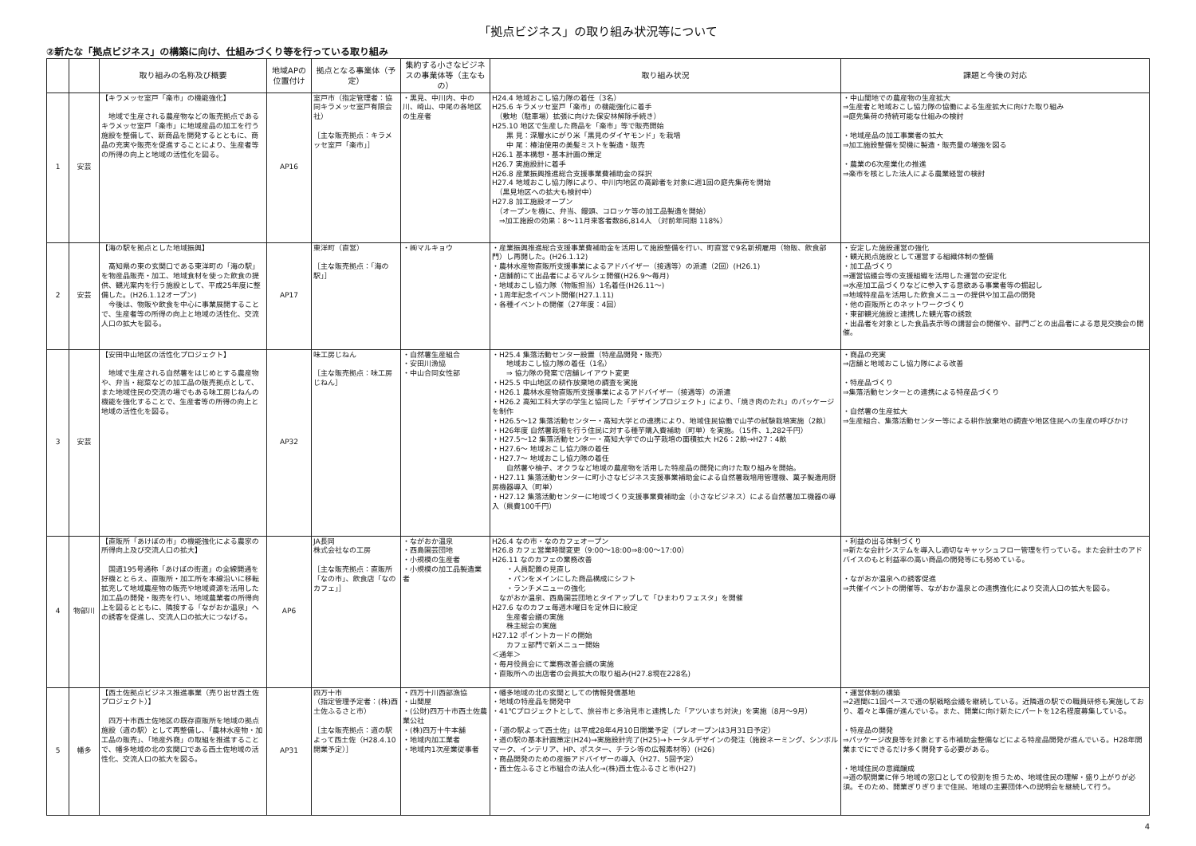「拠点ビジネス」の取り組み状況等について
②新たな「拠点ビジネス」の構築に向け、仕組みづくり等を行っている取り組み
| | | 取り組みの名称及び概要 | 地域APの位置付け | 拠点となる事業体（予定） | 集約する小さなビジネスの事業体等（主なもの） | 取り組み状況 | 課題と今後の対応 |
| --- | --- | --- | --- | --- | --- | --- | --- |
| 1 | 安芸 | 【キラメッセ室戸「楽市」の機能強化】 地域で生産される農産物などの販売拠点であるキラメッセ室戸「楽市」に地域産品の加工を行う施設を整備して、新商品を開発するとともに、商品の充実や販売を促進することにより、生産者等の所得の向上と地域の活性化を図る。 | AP16 | 室戸市（指定管理者：協同キラメッセ室戸有限会社） ［主な販売拠点：キラメッセ室戸「楽市」］ | ・黒見、中川内、中の川、崎山、中尾の各地区の生産者 | H24.4 地域おこし協力隊の着任（3名） H25.6 キラメッセ室戸「楽市」の機能強化に着手 （敷地（駐車場）拡張に向けた保安林解除手続き） H25.10 地区で生産した商品を「楽市」等で販売開始 黒 見：深層水にがり米「黒見のダイヤモンド」を栽培 中 尾：椿油使用の美髪ミストを製造・販売 H26.1 基本構想・基本計画の策定 H26.7 実施設計に着手 H26.8 産業振興推進総合支援事業費補助金の採択 H27.4 地域おこし協力隊により、中川内地区の高齢者を対象に週1回の庭先集荷を開始 （黒見地区への拡大も検討中） H27.8 加工施設オープン （オープンを機に、弁当、饅頭、コロッケ等の加工品製造を開始） ⇒加工施設の効果：8～11月来客者数86,814人 （対前年同期 118%） | ・中山間地での農産物の生産拡大 ⇒生産者と地域おこし協力隊の協働による生産拡大に向けた取り組み ⇒庭先集荷の持続可能な仕組みの検討 ・地域産品の加工事業者の拡大 ⇒加工施設整備を契機に製造・販売量の増強を図る ・農業の6次産業化の推進 ⇒楽市を核とした法人による農業経営の検討 |
| 2 | 安芸 | 【海の駅を拠点とした地域振興】 高知県の東の玄関口である東洋町の「海の駅」を物産品販売・加工、地域食材を使った飲食の提供、観光案内を行う施設として、平成25年度に整備した。(H26.1.12オープン) 今後は、物販や飲食を中心に事業展開することで、生産者等の所得の向上と地域の活性化、交流人口の拡大を図る。 | AP17 | 東洋町（直営） ［主な販売拠点：「海の駅」］ | ・㈱マルキョウ | ・産業振興推進総合支援事業費補助金を活用して施設整備を行い、町直営で9名新規雇用（物販、飲食部門）し再開した。(H26.1.12) ・農林水産物直販所支援事業によるアドバイザー（接遇等）の派遣（2回）(H26.1) ・店舗前にて出品者によるマルシェ開催(H26.9～毎月) ・地域おこし協力隊（物販担当）1名着任(H26.11～) ・1周年記念イベント開催(H27.1.11) ・各種イベントの開催（27年度：4回） | ・安定した施設運営の強化 ・観光拠点施設として運営する組織体制の整備 ・加工品づくり ⇒運営協議会等の支援組織を活用した運営の安定化 ⇒水産加工品づくりなどに参入する意欲ある事業者等の掘起し ⇒地域特産品を活用した飲食メニューの提供や加工品の開発 ・他の直販所とのネットワークづくり ・東部観光施設と連携した観光客の誘致 ・出品者を対象とした食品表示等の講習会の開催や、部門ごとの出品者による意見交換会の開催。 |
| 3 | 安芸 | 【安田中山地区の活性化プロジェクト】 地域で生産される自然薯をはじめとする農産物や、弁当・総菜などの加工品の販売拠点として、また地域住民の交流の場でもある味工房じねんの機能を強化することで、生産者等の所得の向上と地域の活性化を図る。 | AP32 | 味工房じねん ［主な販売拠点：味工房じねん］ | ・自然薯生産組合 ・安田川漁協 ・中山合同女性部 | ・H25.4 集落活動センター設置（特産品開発・販売） 地域おこし協力隊の着任（1名） ⇒ 協力隊の発案で店舗レイアウト変更 ・H25.5 中山地区の耕作放棄地の調査を実施 ・H26.1 農林水産物直販所支援事業によるアドバイザー（接遇等）の派遣 ・H26.2 高知工科大学の学生と協同した「デザインプロジェクト」により、「焼き肉のたれ」のパッケージを制作 ・H26.5～12 集落活動センター・高知大学との連携により、地域住民協働で山芋の試験栽培実施（2畝） ・H26年度 自然薯栽培を行う住民に対する種芋購入費補助（町単）を実施。（15件、1,282千円） ・H27.5～12 集落活動センター・高知大学での山芋栽培の面積拡大 H26：2畝→H27：4畝 ・H27.6～ 地域おこし協力隊の着任 ・H27.7～ 地域おこし協力隊の着任 自然薯や柚子、オクラなど地域の農産物を活用した特産品の開発に向けた取り組みを開始。 ・H27.11 集落活動センターに町小さなビジネス支援事業補助金による自然薯栽培用管理機、菓子製造用厨房機器導入（町単） ・H27.12 集落活動センターに地域づくり支援事業費補助金（小さなビジネス）による自然薯加工機器の導入（県費100千円） | ・商品の充実 ⇒店舗と地域おこし協力隊による改善 ・特産品づくり ⇒集落活動センターとの連携による特産品づくり ・自然薯の生産拡大 ⇒生産組合、集落活動センター等による耕作放棄地の調査や地区住民への生産の呼びかけ |
| 4 | 物部川 | 【直販所「あけぼの市」の機能強化による農家の所得向上及び交流人口の拡大】 国道195号通称「あけぼの街道」の全線開通を好機ととらえ、直販所・加工所を本線沿いに移転拡充して地域農産物の販売や地域資源を活用した加工品の開発・販売を行い、地域農業者の所得向上を図るとともに、隣接する「ながおか温泉」への誘客を促進し、交流人口の拡大につなげる。 | AP6 | JA長岡 株式会社なの工房 ［主な販売拠点：直販所「なの市」、飲食店「なのカフェ」］ | ・ながおか温泉 ・西島園芸団地 ・小規模の生産者 ・小規模の加工品製造業者 | H26.4 なの市・なのカフェオープン H26.8 カフェ営業時間変更（9:00～18:00⇒8:00～17:00） H26.11 なのカフェの業務改善 ・人員配置の見直し ・パンをメインにした商品構成にシフト ・ランチメニューの強化 ながおか温泉、西島園芸団地とタイアップして「ひまわりフェスタ」を開催 H27.6 なのカフェ毎週木曜日を定休日に設定 生産者会議の実施 株主総会の実施 H27.12 ポイントカードの開始 カフェ部門で新メニュー開始 ＜通年＞ ・毎月役員会にて業務改善会議の実施 ・直販所への出店者の会員拡大の取り組み(H27.8現在228名) | ・利益の出る体制づくり ⇒新たな会計システムを導入し適切なキャッシュフロー管理を行っている。また会計士のアドバイスのもと利益率の高い商品の開発等にも努めている。 ・ながおか温泉への誘客促進 ⇒共催イベントの開催等、ながおか温泉との連携強化により交流人口の拡大を図る。 |
| 5 | 幡多 | 【西土佐拠点ビジネス推進事業（売り出せ西土佐プロジェクト）】 四万十市西土佐地区の既存直販所を地域の拠点施設（道の駅）として再整備し、「農林水産物・加工品の販売」、「地産外商」の取組を推進することで、幡多地域の北の玄関口である西土佐地域の活性化、交流人口の拡大を図る。 | AP31 | 四万十市 （指定管理予定者：(株)西土佐ふるさと市） ［主な販売拠点：道の駅よって西土佐（H28.4.10開業予定）］ | ・四万十川西部漁協 ・山間屋 ・(公財)四万十市西土佐農業公社 ・(株)四万十牛本舗 ・地域内加工業者 ・地域内1次産業従事者 | ・幡多地域の北の玄関としての情報発信基地 ・地域の特産品を開発中 ・41℃プロジェクトとして、旅谷市と多治見市と連携した「アツいまち対決」を実施（8月～9月） ・「道の駅よって西土佐」は平成28年4月10日開業予定（プレオープンは3月31日予定） ・道の駅の基本計画策定(H24)→実施設計完了(H25)→トータルデザインの発注（施設ネーミング、シンボルマーク、インテリア、HP、ポスター、チラシ等の広報素材等）(H26) ・商品開発のための産振アドバイザーの導入（H27、5回予定） ・西土佐ふるさと市組合の法人化→(株)西土佐ふるさと市(H27) | ・運営体制の構築 ⇒2週間に1回ペースで道の駅戦略会議を継続している。近隣道の駅での職員研修も実施しており、着々と準備が進んでいる。また、開業に向け新たにパートを12名程度募集している。 ・特産品の開発 ⇒パッケージ改良等を対象とする市補助金整備などによる特産品開発が進んでいる。H28年開業までにできるだけ多く開発する必要がある。 ・地域住民の意識醸成 ⇒道の駅開業に伴う地域の窓口としての役割を担うため、地域住民の理解・盛り上がりが必須。そのため、開業ぎりぎりまで住民、地域の主要団体への説明会を継続して行う。 |
4